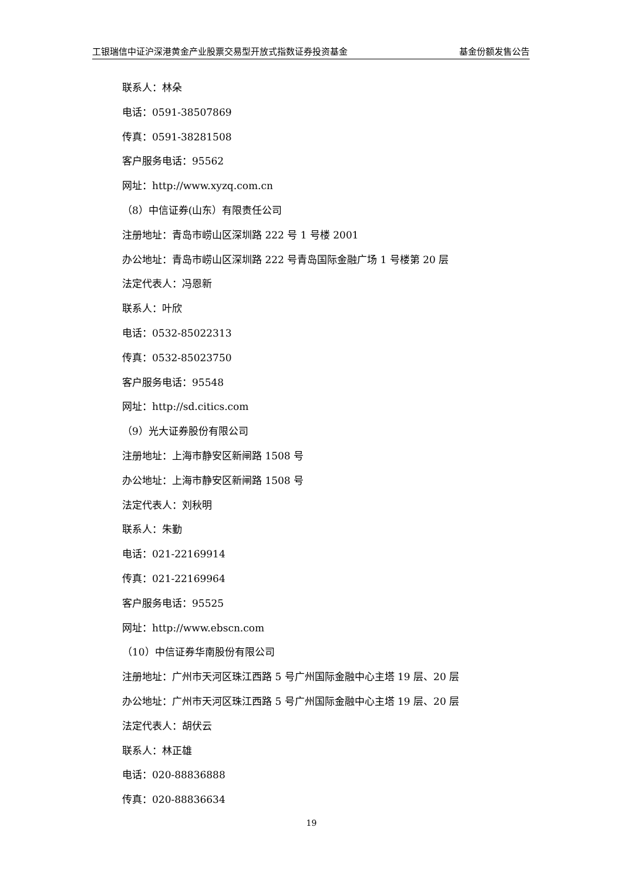工银瑞信中证沪深港黄金产业股票交易型开放式指数证券投资基金 基金份额发售公告
联系人：林朵
电话：0591-38507869
传真：0591-38281508
客户服务电话：95562
网址：http://www.xyzq.com.cn
（8）中信证券(山东）有限责任公司
注册地址：青岛市崂山区深圳路 222 号 1 号楼 2001
办公地址：青岛市崂山区深圳路 222 号青岛国际金融广场 1 号楼第 20 层
法定代表人：冯恩新
联系人：叶欣
电话：0532-85022313
传真：0532-85023750
客户服务电话：95548
网址：http://sd.citics.com
（9）光大证券股份有限公司
注册地址：上海市静安区新闸路 1508 号
办公地址：上海市静安区新闸路 1508 号
法定代表人：刘秋明
联系人：朱勤
电话：021-22169914
传真：021-22169964
客户服务电话：95525
网址：http://www.ebscn.com
（10）中信证券华南股份有限公司
注册地址：广州市天河区珠江西路 5 号广州国际金融中心主塔 19 层、20 层
办公地址：广州市天河区珠江西路 5 号广州国际金融中心主塔 19 层、20 层
法定代表人：胡伏云
联系人：林正雄
电话：020-88836888
传真：020-88836634
19